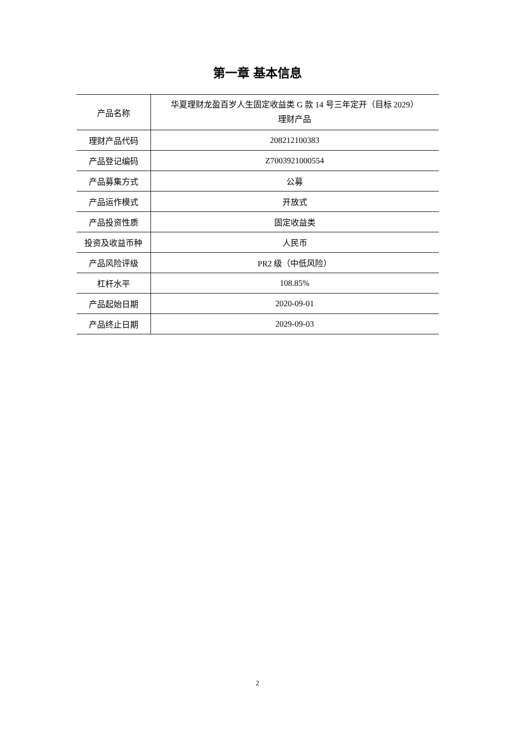第一章 基本信息
| 产品名称 | 华夏理财龙盈百岁人生固定收益类 G 款 14 号三年定开（目标 2029） 理财产品 |
| 理财产品代码 | 208212100383 |
| 产品登记编码 | Z7003921000554 |
| 产品募集方式 | 公募 |
| 产品运作模式 | 开放式 |
| 产品投资性质 | 固定收益类 |
| 投资及收益币种 | 人民币 |
| 产品风险评级 | PR2 级（中低风险） |
| 杠杆水平 | 108.85% |
| 产品起始日期 | 2020-09-01 |
| 产品终止日期 | 2029-09-03 |
2